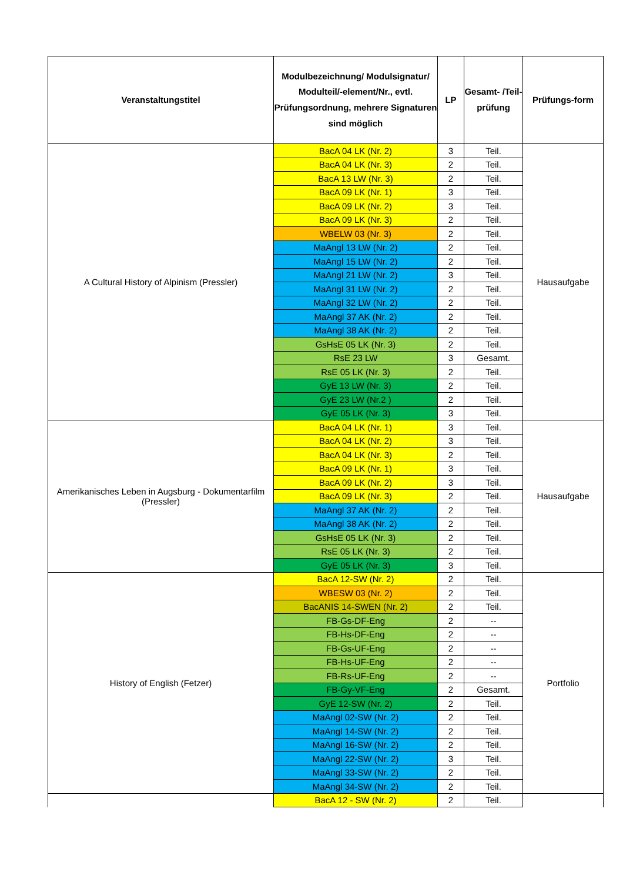| Veranstaltungstitel | Modulbezeichnung/ Modulsignatur/ Modulteil/-element/Nr., evtl. Prüfungsordnung, mehrere Signaturen sind möglich | LP | Gesamt- /Teil- prüfung | Prüfungs-form |
| --- | --- | --- | --- | --- |
| A Cultural History of Alpinism (Pressler) | BacA 04 LK (Nr. 2) | 3 | Teil. | Hausaufgabe |
| | BacA 04 LK (Nr. 3) | 2 | Teil. | |
| | BacA 13 LW (Nr. 3) | 2 | Teil. | |
| | BacA 09 LK (Nr. 1) | 3 | Teil. | |
| | BacA 09 LK (Nr. 2) | 3 | Teil. | |
| | BacA 09 LK (Nr. 3) | 2 | Teil. | |
| | WBELW 03 (Nr. 3) | 2 | Teil. | |
| | MaAngl 13 LW (Nr. 2) | 2 | Teil. | |
| | MaAngl 15 LW (Nr. 2) | 2 | Teil. | |
| | MaAngl 21 LW (Nr. 2) | 3 | Teil. | |
| | MaAngl 31 LW (Nr. 2) | 2 | Teil. | |
| | MaAngl 32 LW (Nr. 2) | 2 | Teil. | |
| | MaAngl 37 AK (Nr. 2) | 2 | Teil. | |
| | MaAngl 38 AK (Nr. 2) | 2 | Teil. | |
| | GsHsE 05 LK (Nr. 3) | 2 | Teil. | |
| | RsE 23 LW | 3 | Gesamt. | |
| | RsE 05 LK (Nr. 3) | 2 | Teil. | |
| | GyE 13 LW (Nr. 3) | 2 | Teil. | |
| | GyE 23 LW (Nr.2 ) | 2 | Teil. | |
| | GyE 05 LK (Nr. 3) | 3 | Teil. | |
| Amerikanisches Leben in Augsburg - Dokumentarfilm (Pressler) | BacA 04 LK (Nr. 1) | 3 | Teil. | Hausaufgabe |
| | BacA 04 LK (Nr. 2) | 3 | Teil. | |
| | BacA 04 LK (Nr. 3) | 2 | Teil. | |
| | BacA 09 LK (Nr. 1) | 3 | Teil. | |
| | BacA 09 LK (Nr. 2) | 3 | Teil. | |
| | BacA 09 LK (Nr. 3) | 2 | Teil. | |
| | MaAngl 37 AK (Nr. 2) | 2 | Teil. | |
| | MaAngl 38 AK (Nr. 2) | 2 | Teil. | |
| | GsHsE 05 LK (Nr. 3) | 2 | Teil. | |
| | RsE 05 LK (Nr. 3) | 2 | Teil. | |
| | GyE 05 LK (Nr. 3) | 3 | Teil. | |
| History of English (Fetzer) | BacA 12-SW (Nr. 2) | 2 | Teil. | Portfolio |
| | WBESW 03 (Nr. 2) | 2 | Teil. | |
| | BacANIS 14-SWEN (Nr. 2) | 2 | Teil. | |
| | FB-Gs-DF-Eng | 2 | -- | |
| | FB-Hs-DF-Eng | 2 | -- | |
| | FB-Gs-UF-Eng | 2 | -- | |
| | FB-Hs-UF-Eng | 2 | -- | |
| | FB-Rs-UF-Eng | 2 | -- | |
| | FB-Gy-VF-Eng | 2 | Gesamt. | |
| | GyE 12-SW (Nr. 2) | 2 | Teil. | |
| | MaAngl 02-SW (Nr. 2) | 2 | Teil. | |
| | MaAngl 14-SW (Nr. 2) | 2 | Teil. | |
| | MaAngl 16-SW (Nr. 2) | 2 | Teil. | |
| | MaAngl 22-SW (Nr. 2) | 3 | Teil. | |
| | MaAngl 33-SW (Nr. 2) | 2 | Teil. | |
| | MaAngl 34-SW (Nr. 2) | 2 | Teil. | |
| | BacA 12 - SW (Nr. 2) | 2 | Teil. | |